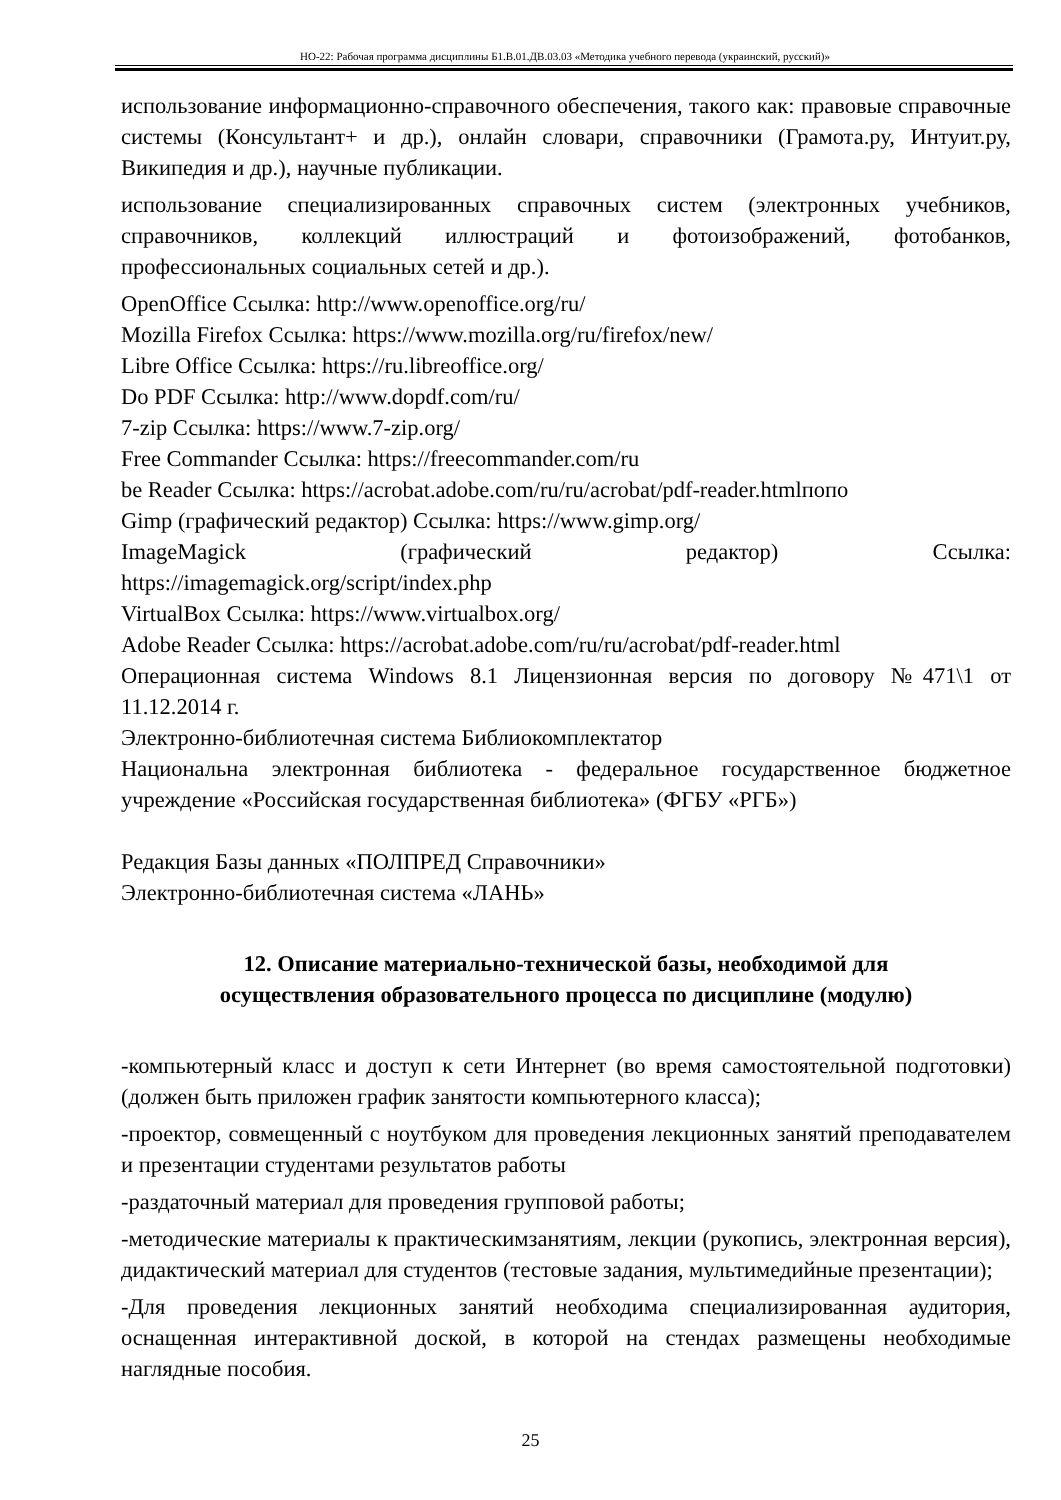НО-22: Рабочая программа дисциплины Б1.В.01.ДВ.03.03 «Методика учебного перевода (украинский, русский)»
использование информационно-справочного обеспечения, такого как: правовые справочные системы (Консультант+ и др.), онлайн словари, справочники (Грамота.ру, Интуит.ру, Википедия и др.), научные публикации.
использование специализированных справочных систем (электронных учебников, справочников, коллекций иллюстраций и фотоизображений, фотобанков, профессиональных социальных сетей и др.).
OpenOffice Ссылка: http://www.openoffice.org/ru/
Mozilla Firefox Ссылка: https://www.mozilla.org/ru/firefox/new/
Libre Office Ссылка: https://ru.libreoffice.org/
Do PDF Ссылка: http://www.dopdf.com/ru/
7-zip Ссылка: https://www.7-zip.org/
Free Commander Ссылка: https://freecommander.com/ru
be Reader Ссылка: https://acrobat.adobe.com/ru/ru/acrobat/pdf-reader.htmlпопо
Gimp (графический редактор) Ссылка: https://www.gimp.org/
ImageMagick (графический редактор) Ссылка:
https://imagemagick.org/script/index.php
VirtualBox Ссылка: https://www.virtualbox.org/
Adobe Reader Ссылка: https://acrobat.adobe.com/ru/ru/acrobat/pdf-reader.html
Операционная система Windows 8.1 Лицензионная версия по договору №471\1 от 11.12.2014 г.
Электронно-библиотечная система Библиокомплектатор
Национальна электронная библиотека - федеральное государственное бюджетное учреждение «Российская государственная библиотека» (ФГБУ «РГБ»)
Редакция Базы данных «ПОЛПРЕД Справочники»
Электронно-библиотечная система «ЛАНЬ»
12. Описание материально-технической базы, необходимой для
осуществления образовательного процесса по дисциплине (модулю)
-компьютерный класс и доступ к сети Интернет (во время самостоятельной подготовки) (должен быть приложен график занятости компьютерного класса);
-проектор, совмещенный с ноутбуком для проведения лекционных занятий преподавателем и презентации студентами результатов работы
-раздаточный материал для проведения групповой работы;
-методические материалы к практическимзанятиям, лекции (рукопись, электронная версия), дидактический материал для студентов (тестовые задания, мультимедийные презентации);
-Для проведения лекционных занятий необходима специализированная аудитория, оснащенная интерактивной доской, в которой на стендах размещены необходимые наглядные пособия.
25